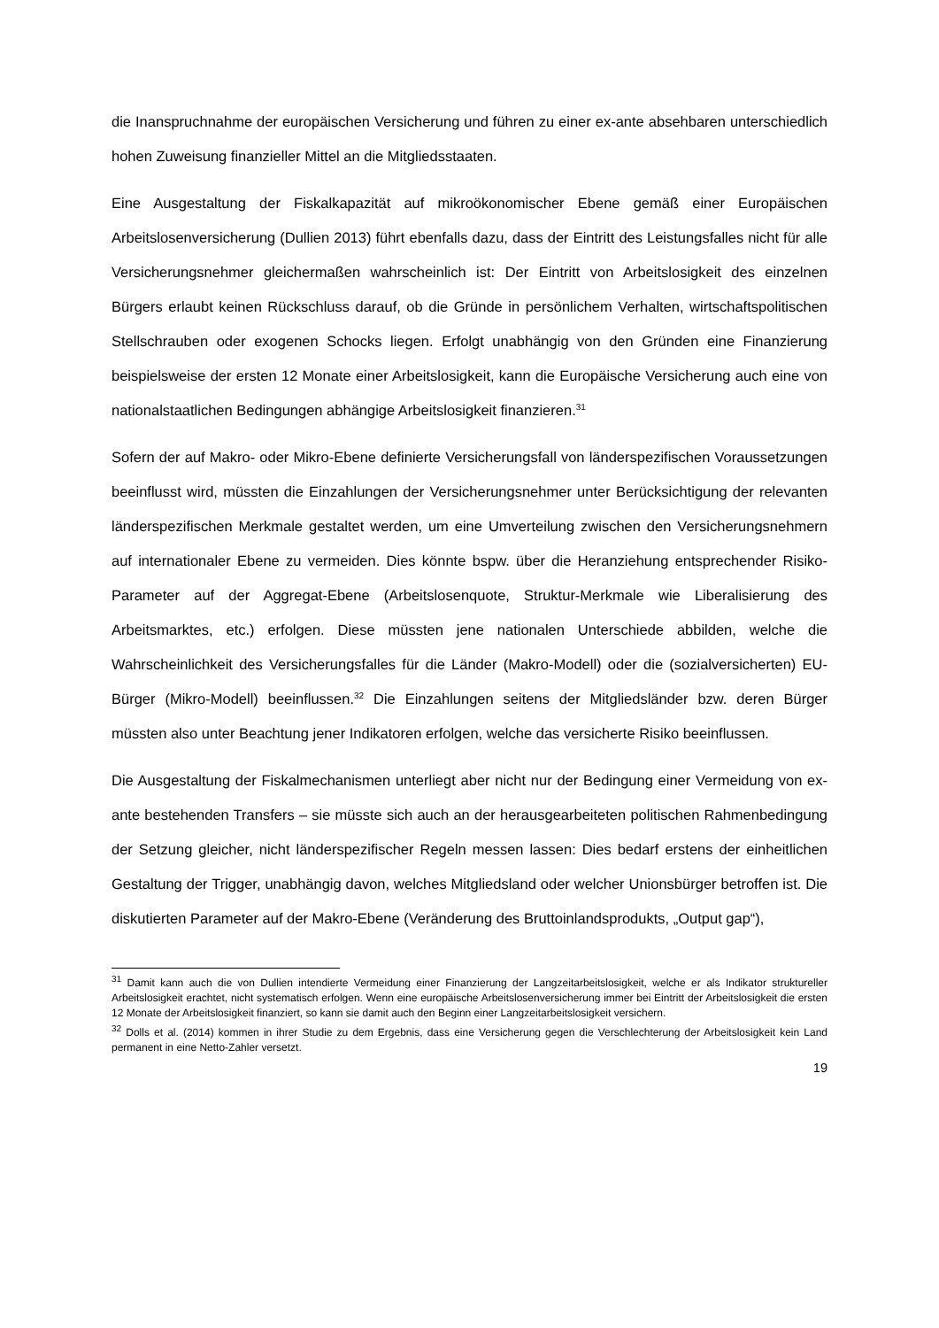die Inanspruchnahme der europäischen Versicherung und führen zu einer ex-ante absehbaren unterschiedlich hohen Zuweisung finanzieller Mittel an die Mitgliedsstaaten.
Eine Ausgestaltung der Fiskalkapazität auf mikroökonomischer Ebene gemäß einer Europäischen Arbeitslosenversicherung (Dullien 2013) führt ebenfalls dazu, dass der Eintritt des Leistungsfalles nicht für alle Versicherungsnehmer gleichermaßen wahrscheinlich ist: Der Eintritt von Arbeitslosigkeit des einzelnen Bürgers erlaubt keinen Rückschluss darauf, ob die Gründe in persönlichem Verhalten, wirtschaftspolitischen Stellschrauben oder exogenen Schocks liegen. Erfolgt unabhängig von den Gründen eine Finanzierung beispielsweise der ersten 12 Monate einer Arbeitslosigkeit, kann die Europäische Versicherung auch eine von nationalstaatlichen Bedingungen abhängige Arbeitslosigkeit finanzieren.<sup>31</sup>
Sofern der auf Makro- oder Mikro-Ebene definierte Versicherungsfall von länderspezifischen Voraussetzungen beeinflusst wird, müssten die Einzahlungen der Versicherungsnehmer unter Berücksichtigung der relevanten länderspezifischen Merkmale gestaltet werden, um eine Umverteilung zwischen den Versicherungsnehmern auf internationaler Ebene zu vermeiden. Dies könnte bspw. über die Heranziehung entsprechender Risiko-Parameter auf der Aggregat-Ebene (Arbeitslosenquote, Struktur-Merkmale wie Liberalisierung des Arbeitsmarktes, etc.) erfolgen. Diese müssten jene nationalen Unterschiede abbilden, welche die Wahrscheinlichkeit des Versicherungsfalles für die Länder (Makro-Modell) oder die (sozialversicherten) EU-Bürger (Mikro-Modell) beeinflussen.<sup>32</sup> Die Einzahlungen seitens der Mitgliedsländer bzw. deren Bürger müssten also unter Beachtung jener Indikatoren erfolgen, welche das versicherte Risiko beeinflussen.
Die Ausgestaltung der Fiskalmechanismen unterliegt aber nicht nur der Bedingung einer Vermeidung von ex-ante bestehenden Transfers – sie müsste sich auch an der herausgearbeiteten politischen Rahmenbedingung der Setzung gleicher, nicht länderspezifischer Regeln messen lassen: Dies bedarf erstens der einheitlichen Gestaltung der Trigger, unabhängig davon, welches Mitgliedsland oder welcher Unionsbürger betroffen ist. Die diskutierten Parameter auf der Makro-Ebene (Veränderung des Bruttoinlandsprodukts, „Output gap“),
<sup>31</sup> Damit kann auch die von Dullien intendierte Vermeidung einer Finanzierung der Langzeitarbeitslosigkeit, welche er als Indikator struktureller Arbeitslosigkeit erachtet, nicht systematisch erfolgen. Wenn eine europäische Arbeitslosenversicherung immer bei Eintritt der Arbeitslosigkeit die ersten 12 Monate der Arbeitslosigkeit finanziert, so kann sie damit auch den Beginn einer Langzeitarbeitslosigkeit versichern.
<sup>32</sup> Dolls et al. (2014) kommen in ihrer Studie zu dem Ergebnis, dass eine Versicherung gegen die Verschlechterung der Arbeitslosigkeit kein Land permanent in eine Netto-Zahler versetzt.
19